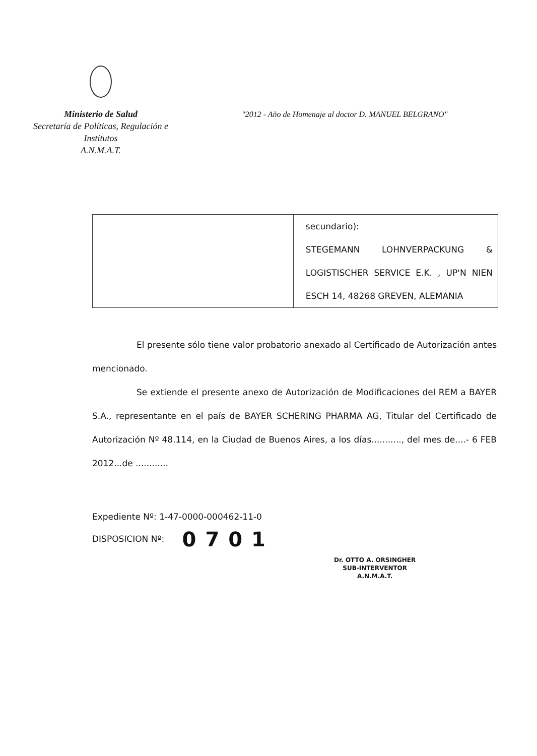Ministerio de Salud
Secretaría de Políticas, Regulación e
Institutos
A.N.M.A.T.
"2012 - Año de Homenaje al doctor D. MANUEL BELGRANO"
| | secundario): STEGEMANN LOHNVERPACKUNG & LOGISTISCHER SERVICE E.K. , UP'N NIEN ESCH 14, 48268 GREVEN, ALEMANIA |
El presente sólo tiene valor probatorio anexado al Certificado de Autorización antes mencionado.
Se extiende el presente anexo de Autorización de Modificaciones del REM a BAYER S.A., representante en el país de BAYER SCHERING PHARMA AG, Titular del Certificado de Autorización Nº 48.114, en la Ciudad de Buenos Aires, a los días..........., del mes de....- 6 FEB 2012...de ............
Expediente Nº: 1-47-0000-000462-11-0
DISPOSICION Nº: 0701
Dr. OTTO A. ORSINGHER
SUB-INTERVENTOR
A.N.M.A.T.